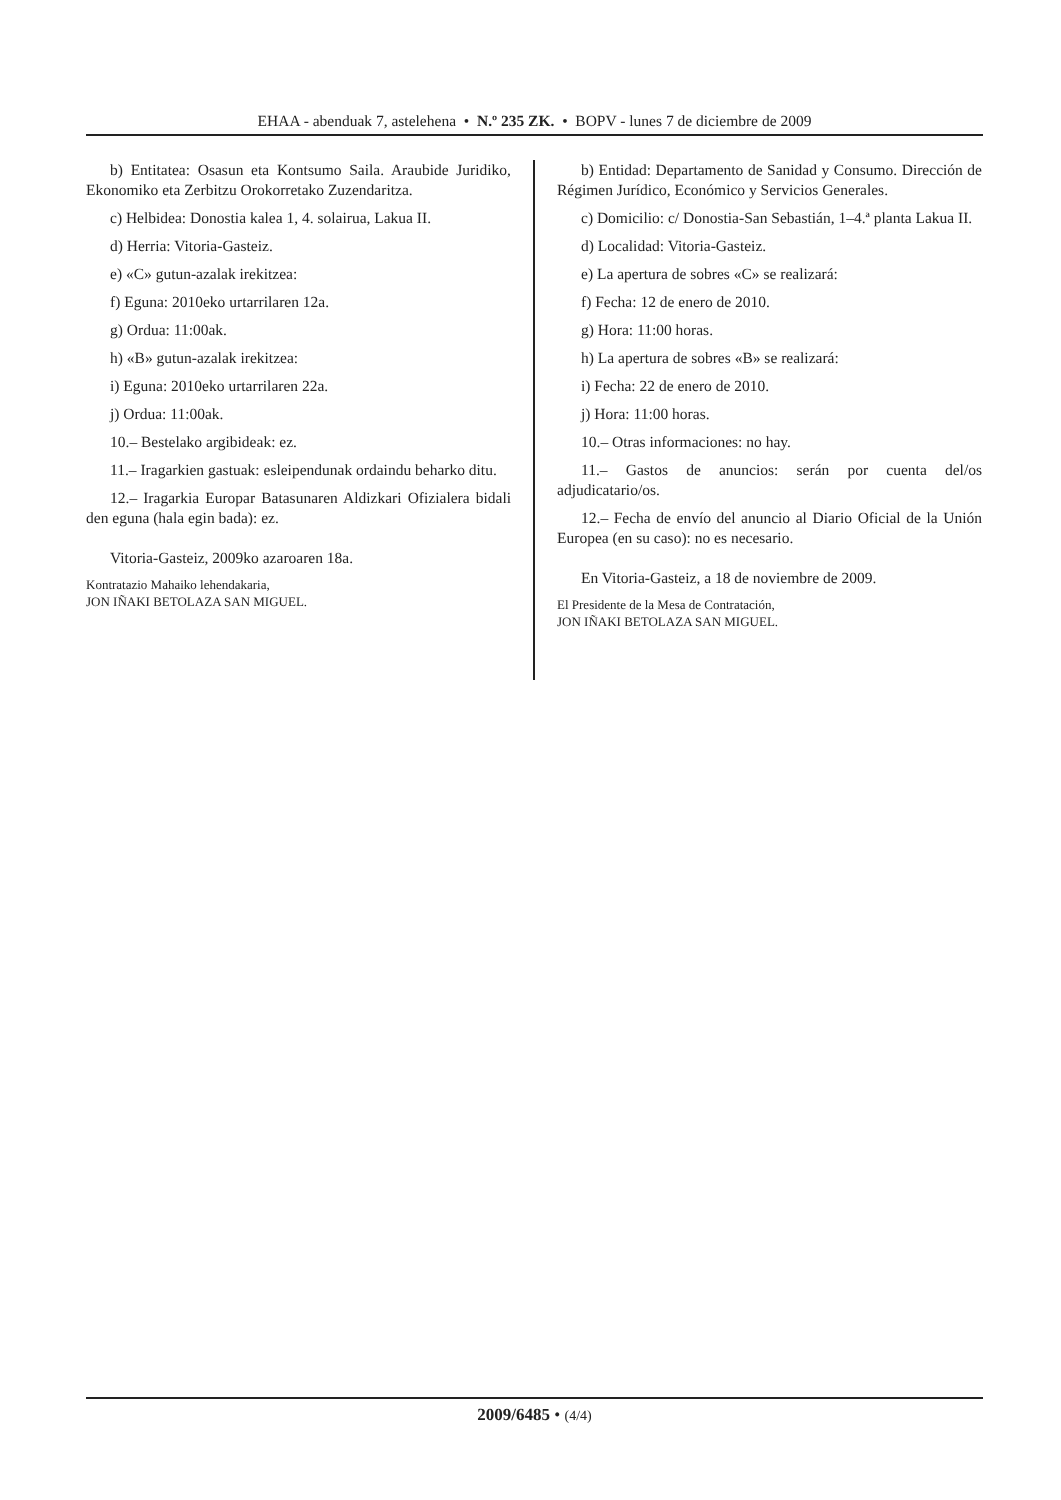EHAA - abenduak 7, astelehena • N.º 235 ZK. • BOPV - lunes 7 de diciembre de 2009
b) Entitatea: Osasun eta Kontsumo Saila. Araubide Juridiko, Ekonomiko eta Zerbitzu Orokorretako Zuzendaritza.
c) Helbidea: Donostia kalea 1, 4. solairua, Lakua II.
d) Herria: Vitoria-Gasteiz.
e) «C» gutun-azalak irekitzea:
f) Eguna: 2010eko urtarrilaren 12a.
g) Ordua: 11:00ak.
h) «B» gutun-azalak irekitzea:
i) Eguna: 2010eko urtarrilaren 22a.
j) Ordua: 11:00ak.
10.– Bestelako argibideak: ez.
11.– Iragarkien gastuak: esleipendunak ordaindu beharko ditu.
12.– Iragarkia Europar Batasunaren Aldizkari Ofizialera bidali den eguna (hala egin bada): ez.
Vitoria-Gasteiz, 2009ko azaroaren 18a.
Kontratazio Mahaiko lehendakaria,
JON IÑAKI BETOLAZA SAN MIGUEL.
b) Entidad: Departamento de Sanidad y Consumo. Dirección de Régimen Jurídico, Económico y Servicios Generales.
c) Domicilio: c/ Donostia-San Sebastián, 1–4.ª planta Lakua II.
d) Localidad: Vitoria-Gasteiz.
e) La apertura de sobres «C» se realizará:
f) Fecha: 12 de enero de 2010.
g) Hora: 11:00 horas.
h) La apertura de sobres «B» se realizará:
i) Fecha: 22 de enero de 2010.
j) Hora: 11:00 horas.
10.– Otras informaciones: no hay.
11.– Gastos de anuncios: serán por cuenta del/os adjudicatario/os.
12.– Fecha de envío del anuncio al Diario Oficial de la Unión Europea (en su caso): no es necesario.
En Vitoria-Gasteiz, a 18 de noviembre de 2009.
El Presidente de la Mesa de Contratación,
JON IÑAKI BETOLAZA SAN MIGUEL.
2009/6485 • (4/4)